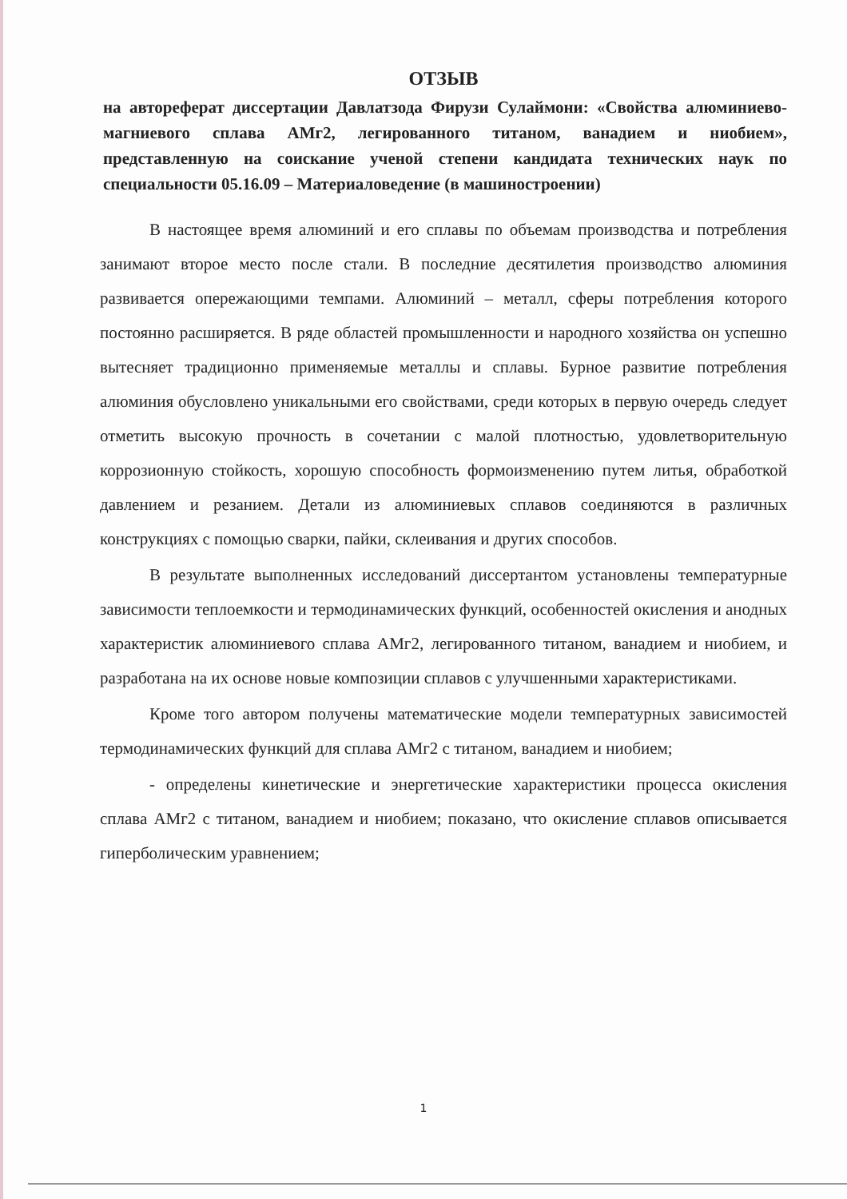ОТЗЫВ
на автореферат диссертации Давлатзода Фирузи Сулаймони: «Свойства алюминиево-магниевого сплава АМг2, легированного титаном, ванадием и ниобием», представленную на соискание ученой степени кандидата технических наук по специальности 05.16.09 – Материаловедение (в машиностроении)
В настоящее время алюминий и его сплавы по объемам производства и потребления занимают второе место после стали. В последние десятилетия производство алюминия развивается опережающими темпами. Алюминий – металл, сферы потребления которого постоянно расширяется. В ряде областей промышленности и народного хозяйства он успешно вытесняет традиционно применяемые металлы и сплавы. Бурное развитие потребления алюминия обусловлено уникальными его свойствами, среди которых в первую очередь следует отметить высокую прочность в сочетании с малой плотностью, удовлетворительную коррозионную стойкость, хорошую способность формоизменению путем литья, обработкой давлением и резанием. Детали из алюминиевых сплавов соединяются в различных конструкциях с помощью сварки, пайки, склеивания и других способов.
В результате выполненных исследований диссертантом установлены температурные зависимости теплоемкости и термодинамических функций, особенностей окисления и анодных характеристик алюминиевого сплава АМг2, легированного титаном, ванадием и ниобием, и разработана на их основе новые композиции сплавов с улучшенными характеристиками.
Кроме того автором получены математические модели температурных зависимостей термодинамических функций для сплава АМг2 с титаном, ванадием и ниобием;
- определены кинетические и энергетические характеристики процесса окисления сплава АМг2 с титаном, ванадием и ниобием; показано, что окисление сплавов описывается гиперболическим уравнением;
1